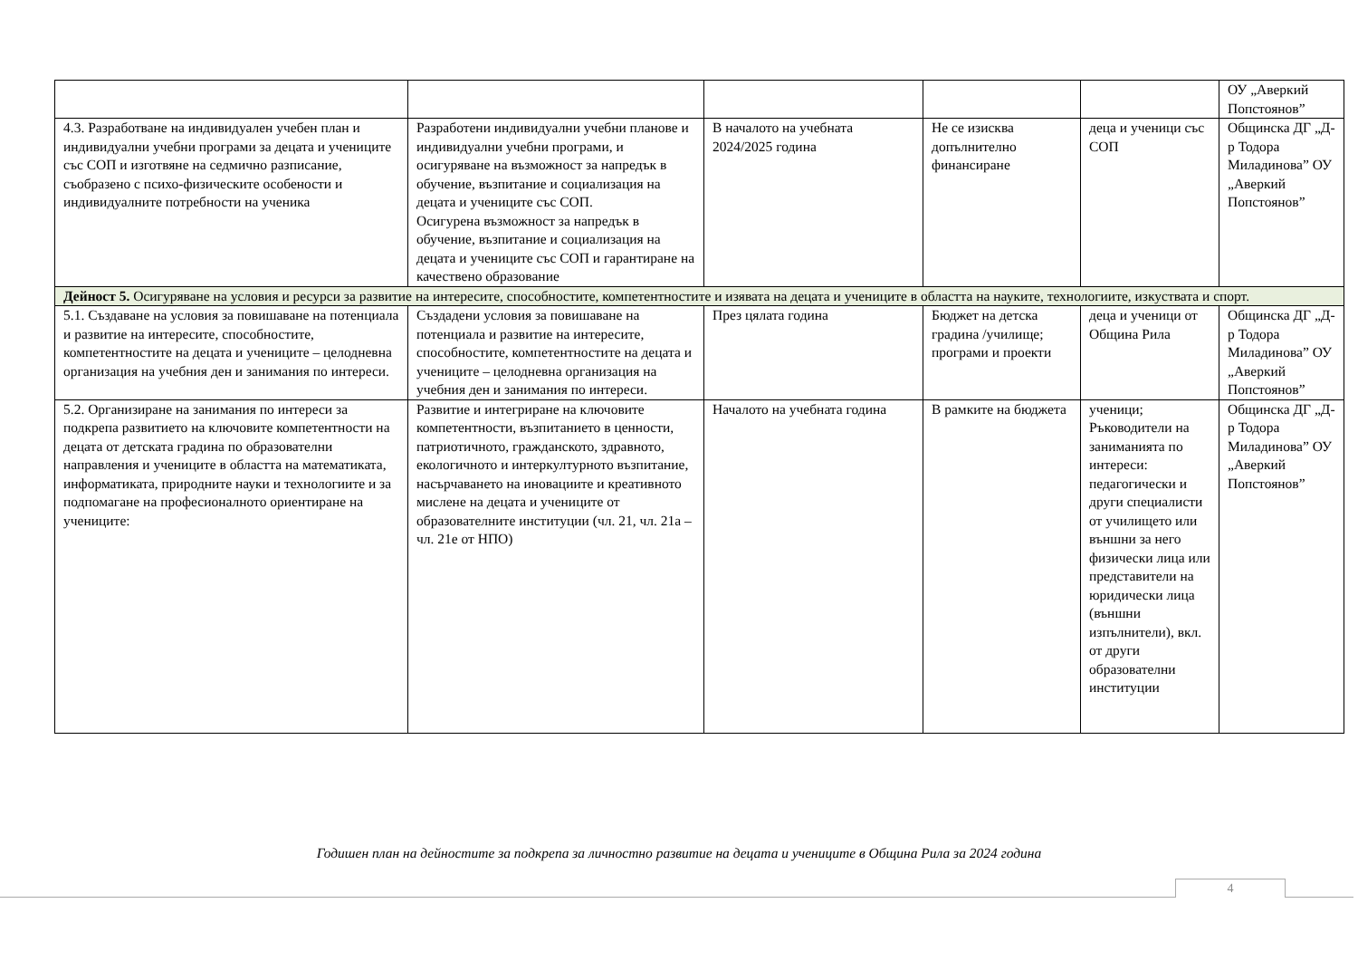| | | | | | ОУ „Аверкий Попстоянов” |
| 4.3. Разработване на индивидуален учебен план и индивидуални учебни програми за децата и учениците със СОП и изготвяне на седмично разписание, съобразено с психо-физическите особености и индивидуалните потребности на ученика | Разработени индивидуални учебни планове и индивидуални учебни програми, и осигуряване на възможност за напредък в обучение, възпитание и социализация на децата и учениците със СОП. Осигурена възможност за напредък в обучение, възпитание и социализация на децата и учениците със СОП и гарантиране на качествено образование | В началото на учебната 2024/2025 година | Не се изисква допълнително финансиране | деца и ученици със СОП | Общинска ДГ „Д-р Тодора Миладинова” ОУ „Аверкий Попстоянов” |
| Дейност 5. Осигуряване на условия и ресурси за развитие на интересите, способностите, компетентностите и изявата на децата и учениците в областта на науките, технологиите, изкуствата и спорт. | | | | | |
| 5.1. Създаване на условия за повишаване на потенциала и развитие на интересите, способностите, компетентностите на децата и учениците – целодневна организация на учебния ден и занимания по интереси. | Създадени условия за повишаване на потенциала и развитие на интересите, способностите, компетентностите на децата и учениците – целодневна организация на учебния ден и занимания по интереси. | През цялата година | Бюджет на детска градина /училище; програми и проекти | деца и ученици от Община Рила | Общинска ДГ „Д-р Тодора Миладинова” ОУ „Аверкий Попстоянов” |
| 5.2. Организиране на занимания по интереси за подкрепа развитието на ключовите компетентности на децата от детската градина по образователни направления и учениците в областта на математиката, информатиката, природните науки и технологиите и за подпомагане на професионалното ориентиране на учениците: | Развитие и интегриране на ключовите компетентности, възпитанието в ценности, патриотичното, гражданското, здравното, екологичното и интеркултурното възпитание, насърчаването на иновациите и креативното мислене на децата и учениците от образователните институции (чл. 21, чл. 21а – чл. 21е от НПО) | Началото на учебната година | В рамките на бюджета | ученици; Ръководители на заниманията по интереси: педагогически и други специалисти от училището или външни за него физически лица или представители на юридически лица (външни изпълнители), вкл. от други образователни институции | Общинска ДГ „Д-р Тодора Миладинова” ОУ „Аверкий Попстоянов” |
Годишен план на дейностите за подкрепа за личностно развитие на децата и учениците в Община Рила за 2024 година
4